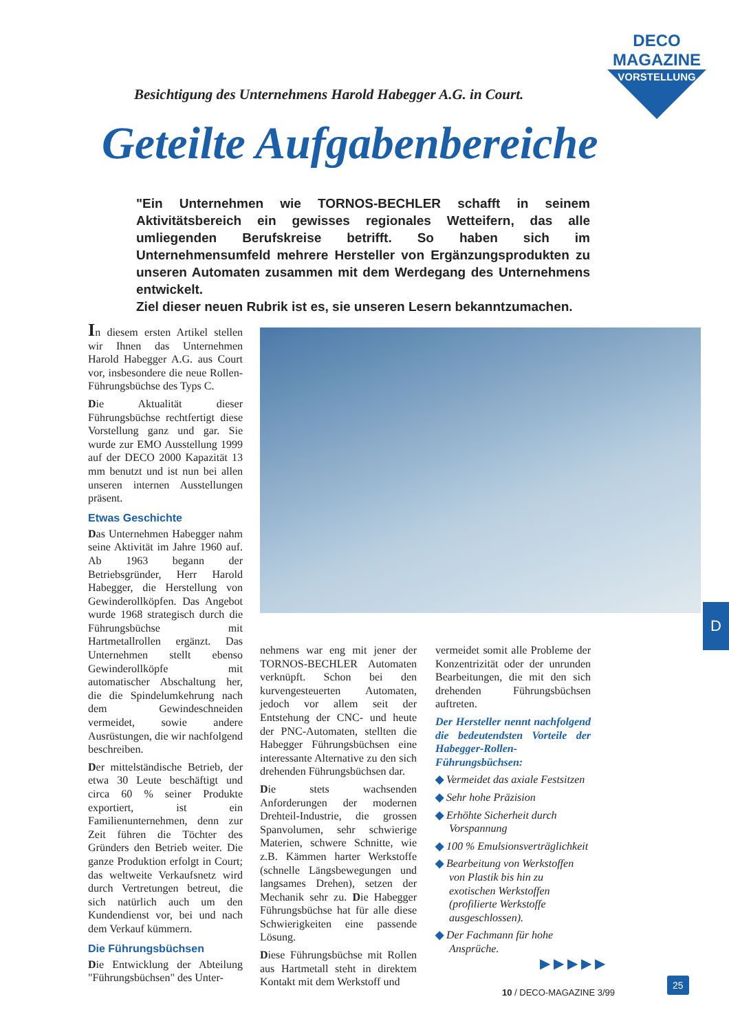DECO MAGAZINE
VORSTELLUNG
Besichtigung des Unternehmens Harold Habegger A.G. in Court.
Geteilte Aufgabenbereiche
"Ein Unternehmen wie TORNOS-BECHLER schafft in seinem Aktivitätsbereich ein gewisses regionales Wetteifern, das alle umliegenden Berufskreise betrifft. So haben sich im Unternehmensumfeld mehrere Hersteller von Ergänzungsprodukten zu unseren Automaten zusammen mit dem Werdegang des Unternehmens entwickelt.
Ziel dieser neuen Rubrik ist es, sie unseren Lesern bekanntzumachen.
In diesem ersten Artikel stellen wir Ihnen das Unternehmen Harold Habegger A.G. aus Court vor, insbesondere die neue Rollen-Führungsbüchse des Typs C.
Die Aktualität dieser Führungsbüchse rechtfertigt diese Vorstellung ganz und gar. Sie wurde zur EMO Ausstellung 1999 auf der DECO 2000 Kapazität 13 mm benutzt und ist nun bei allen unseren internen Ausstellungen präsent.
Etwas Geschichte
Das Unternehmen Habegger nahm seine Aktivität im Jahre 1960 auf. Ab 1963 begann der Betriebsgründer, Herr Harold Habegger, die Herstellung von Gewinderollköpfen. Das Angebot wurde 1968 strategisch durch die Führungsbüchse mit Hartmetallrollen ergänzt. Das Unternehmen stellt ebenso Gewinderollköpfe mit automatischer Abschaltung her, die die Spindelumkehrung nach dem Gewindeschneiden vermeidet, sowie andere Ausrüstungen, die wir nachfolgend beschreiben.
Der mittelständische Betrieb, der etwa 30 Leute beschäftigt und circa 60 % seiner Produkte exportiert, ist ein Familienunternehmen, denn zur Zeit führen die Töchter des Gründers den Betrieb weiter. Die ganze Produktion erfolgt in Court; das weltweite Verkaufsnetz wird durch Vertretungen betreut, die sich natürlich auch um den Kundendienst vor, bei und nach dem Verkauf kümmern.
Die Führungsbüchsen
Die Entwicklung der Abteilung "Führungsbüchsen" des Unter-
nehmens war eng mit jener der TORNOS-BECHLER Automaten verknüpft. Schon bei den kurvengesteuerten Automaten, jedoch vor allem seit der Entstehung der CNC- und heute der PNC-Automaten, stellten die Habegger Führungsbüchsen eine interessante Alternative zu den sich drehenden Führungsbüchsen dar.
Die stets wachsenden Anforderungen der modernen Drehteil-Industrie, die grossen Spanvolumen, sehr schwierige Materien, schwere Schnitte, wie z.B. Kämmen harter Werkstoffe (schnelle Längsbewegungen und langsames Drehen), setzen der Mechanik sehr zu. Die Habegger Führungsbüchse hat für alle diese Schwierigkeiten eine passende Lösung.
Diese Führungsbüchse mit Rollen aus Hartmetall steht in direktem Kontakt mit dem Werkstoff und
vermeidet somit alle Probleme der Konzentrizität oder der unrunden Bearbeitungen, die mit den sich drehenden Führungsbüchsen auftreten.
Der Hersteller nennt nachfolgend die bedeutendsten Vorteile der Habegger-Rollen-Führungsbüchsen:
◆ Vermeidet das axiale Festsitzen
◆ Sehr hohe Präzision
◆ Erhöhte Sicherheit durch Vorspannung
◆ 100 % Emulsionsverträglichkeit
◆ Bearbeitung von Werkstoffen von Plastik bis hin zu exotischen Werkstoffen (profilierte Werkstoffe ausgeschlossen).
◆ Der Fachmann für hohe Ansprüche.
▶ ▶ ▶ ▶ ▶
D
10 / DECO-MAGAZINE 3/99
25